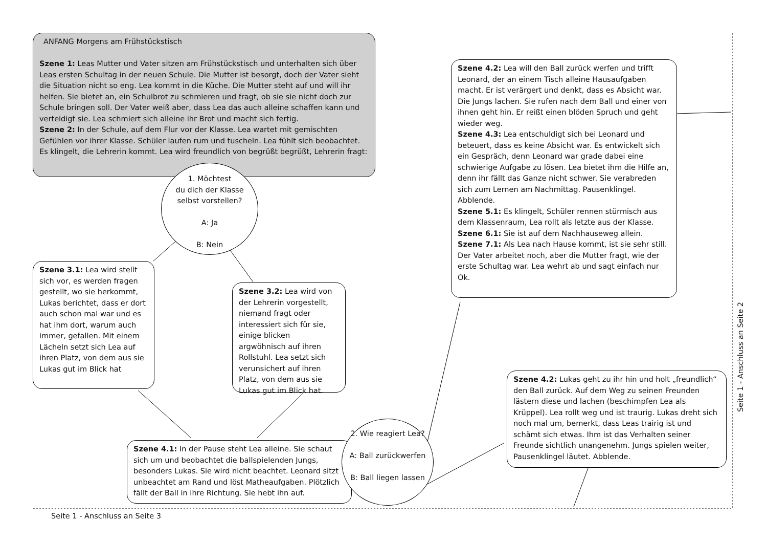ANFANG Morgens am Frühstückstisch
Szene 1: Leas Mutter und Vater sitzen am Frühstückstisch und unterhalten sich über Leas ersten Schultag in der neuen Schule. Die Mutter ist besorgt, doch der Vater sieht die Situation nicht so eng. Lea kommt in die Küche. Die Mutter steht auf und will ihr helfen. Sie bietet an, ein Schulbrot zu schmieren und fragt, ob sie sie nicht doch zur Schule bringen soll. Der Vater weiß aber, dass Lea das auch alleine schaffen kann und verteidigt sie. Lea schmiert sich alleine ihr Brot und macht sich fertig.
Szene 2: In der Schule, auf dem Flur vor der Klasse. Lea wartet mit gemischten Gefühlen vor ihrer Klasse. Schüler laufen rum und tuscheln. Lea fühlt sich beobachtet. Es klingelt, die Lehrerin kommt. Lea wird freundlich von begrüßt begrüßt, Lehrerin fragt:
1. Möchtest
du dich der Klasse
selbst vorstellen?
A: Ja
B: Nein
Szene 3.1: Lea wird stellt sich vor, es werden fragen gestellt, wo sie herkommt, Lukas berichtet, dass er dort auch schon mal war und es hat ihm dort, warum auch immer, gefallen. Mit einem Lächeln setzt sich Lea auf ihren Platz, von dem aus sie Lukas gut im Blick hat
Szene 3.2: Lea wird von der Lehrerin vorgestellt, niemand fragt oder interessiert sich für sie, einige blicken argwöhnisch auf ihren Rollstuhl. Lea setzt sich verunsichert auf ihren Platz, von dem aus sie Lukas gut im Blick hat.
Szene 4.1: In der Pause steht Lea alleine. Sie schaut sich um und beobachtet die ballspielenden Jungs, besonders Lukas. Sie wird nicht beachtet. Leonard sitzt unbeachtet am Rand und löst Matheaufgaben. Plötzlich fällt der Ball in ihre Richtung. Sie hebt ihn auf.
2. Wie reagiert Lea?
A: Ball zurückwerfen
B: Ball liegen lassen
Szene 4.2: Lea will den Ball zurück werfen und trifft Leonard, der an einem Tisch alleine Hausaufgaben macht. Er ist verärgert und denkt, dass es Absicht war. Die Jungs lachen. Sie rufen nach dem Ball und einer von ihnen geht hin. Er reißt einen blöden Spruch und geht wieder weg.
Szene 4.3: Lea entschuldigt sich bei Leonard und beteuert, dass es keine Absicht war. Es entwickelt sich ein Gespräch, denn Leonard war grade dabei eine schwierige Aufgabe zu lösen. Lea bietet ihm die Hilfe an, denn ihr fällt das Ganze nicht schwer. Sie verabreden sich zum Lernen am Nachmittag. Pausenklingel. Abblende.
Szene 5.1: Es klingelt, Schüler rennen stürmisch aus dem Klassenraum, Lea rollt als letzte aus der Klasse.
Szene 6.1: Sie ist auf dem Nachhauseweg allein.
Szene 7.1: Als Lea nach Hause kommt, ist sie sehr still. Der Vater arbeitet noch, aber die Mutter fragt, wie der erste Schultag war. Lea wehrt ab und sagt einfach nur Ok.
Szene 4.2: Lukas geht zu ihr hin und holt „freundlich“ den Ball zurück. Auf dem Weg zu seinen Freunden lästern diese und lachen (beschimpfen Lea als Krüppel). Lea rollt weg und ist traurig. Lukas dreht sich noch mal um, bemerkt, dass Leas trairig ist und schämt sich etwas. Ihm ist das Verhalten seiner Freunde sichtlich unangenehm. Jungs spielen weiter, Pausenklingel läutet. Abblende.
Seite 1 - Anschluss an Seite 3
Seite 1 - Anschluss an Seite 2